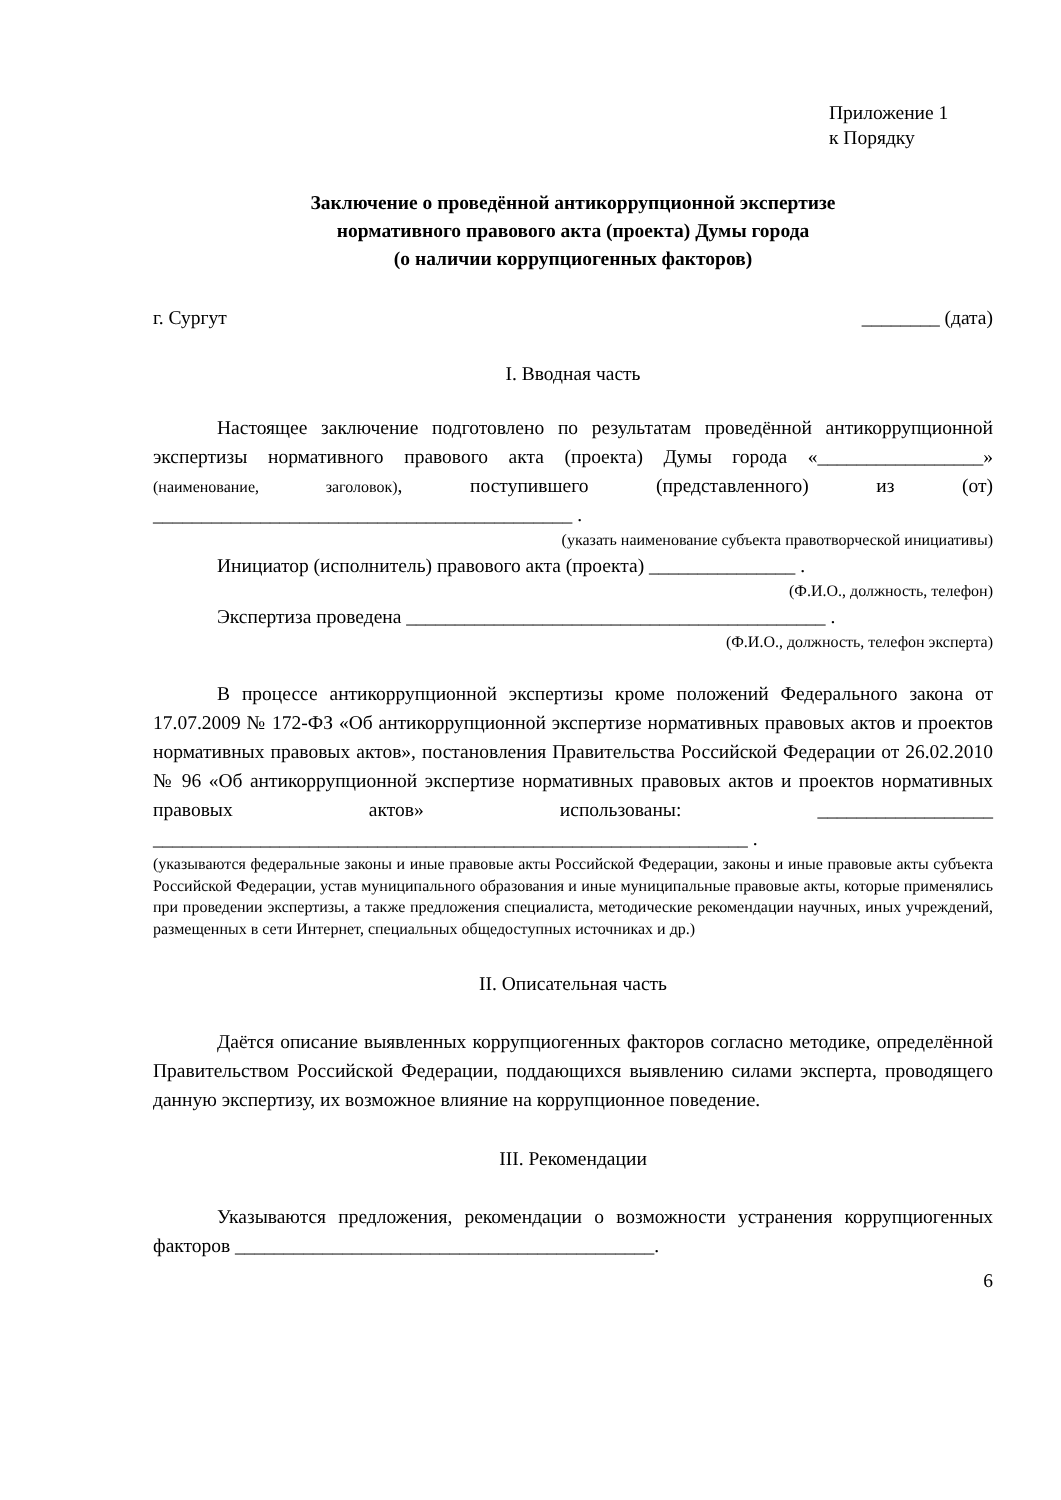Приложение 1
к Порядку
Заключение о проведённой антикоррупционной экспертизе
нормативного правового акта (проекта) Думы города
(о наличии коррупциогенных факторов)
г. Сургут ________ (дата)
I. Вводная часть
Настоящее заключение подготовлено по результатам проведённой антикоррупционной экспертизы нормативного правового акта (проекта) Думы города «_________________» (наименование, заголовок), поступившего (представленного) из (от) ___________________________________________ .
(указать наименование субъекта правотворческой инициативы)
Инициатор (исполнитель) правового акта (проекта) _______________ .
(Ф.И.О., должность, телефон)
Экспертиза проведена ___________________________________________ .
(Ф.И.О., должность, телефон эксперта)
В процессе антикоррупционной экспертизы кроме положений Федерального закона от 17.07.2009 № 172-ФЗ «Об антикоррупционной экспертизе нормативных правовых актов и проектов нормативных правовых актов», постановления Правительства Российской Федерации от 26.02.2010 № 96 «Об антикоррупционной экспертизе нормативных правовых актов и проектов нормативных правовых актов» использованы: __________________ _____________________________________________________________ .
(указываются федеральные законы и иные правовые акты Российской Федерации, законы и иные правовые акты субъекта Российской Федерации, устав муниципального образования и иные муниципальные правовые акты, которые применялись при проведении экспертизы, а также предложения специалиста, методические рекомендации научных, иных учреждений, размещенных в сети Интернет, специальных общедоступных источниках и др.)
II. Описательная часть
Даётся описание выявленных коррупциогенных факторов согласно методике, определённой Правительством Российской Федерации, поддающихся выявлению силами эксперта, проводящего данную экспертизу, их возможное влияние на коррупционное поведение.
III. Рекомендации
Указываются предложения, рекомендации о возможности устранения коррупциогенных факторов ___________________________________________.
6